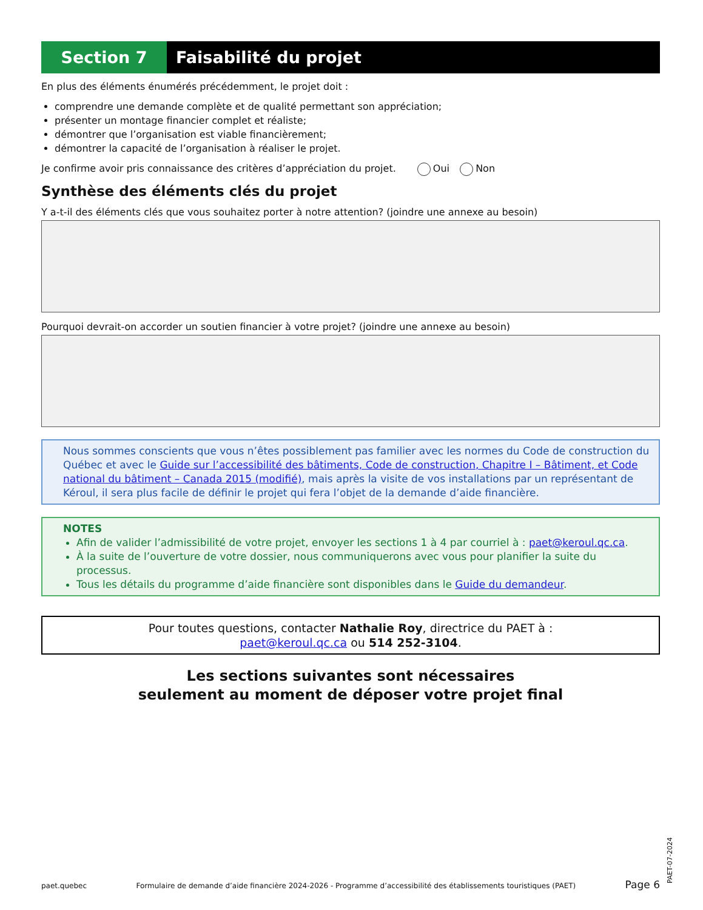Section 7 Faisabilité du projet
En plus des éléments énumérés précédemment, le projet doit :
comprendre une demande complète et de qualité permettant son appréciation;
présenter un montage financier complet et réaliste;
démontrer que l’organisation est viable financièrement;
démontrer la capacité de l’organisation à réaliser le projet.
Je confirme avoir pris connaissance des critères d’appréciation du projet. Oui Non
Synthèse des éléments clés du projet
Y a-t-il des éléments clés que vous souhaitez porter à notre attention? (joindre une annexe au besoin)
Pourquoi devrait-on accorder un soutien financier à votre projet? (joindre une annexe au besoin)
Nous sommes conscients que vous n’êtes possiblement pas familier avec les normes du Code de construction du Québec et avec le Guide sur l’accessibilité des bâtiments, Code de construction, Chapitre I – Bâtiment, et Code national du bâtiment – Canada 2015 (modifié), mais après la visite de vos installations par un représentant de Kéroul, il sera plus facile de définir le projet qui fera l’objet de la demande d’aide financière.
NOTES
Afin de valider l’admissibilité de votre projet, envoyer les sections 1 à 4 par courriel à : paet@keroul.qc.ca.
À la suite de l’ouverture de votre dossier, nous communiquerons avec vous pour planifier la suite du processus.
Tous les détails du programme d’aide financière sont disponibles dans le Guide du demandeur.
Pour toutes questions, contacter Nathalie Roy, directrice du PAET à :
paet@keroul.qc.ca ou 514 252-3104.
Les sections suivantes sont nécessaires
seulement au moment de déposer votre projet final
paet.quebec Formulaire de demande d’aide financière 2024-2026 - Programme d’accessibilité des établissements touristiques (PAET) Page 6
PAET-07-2024